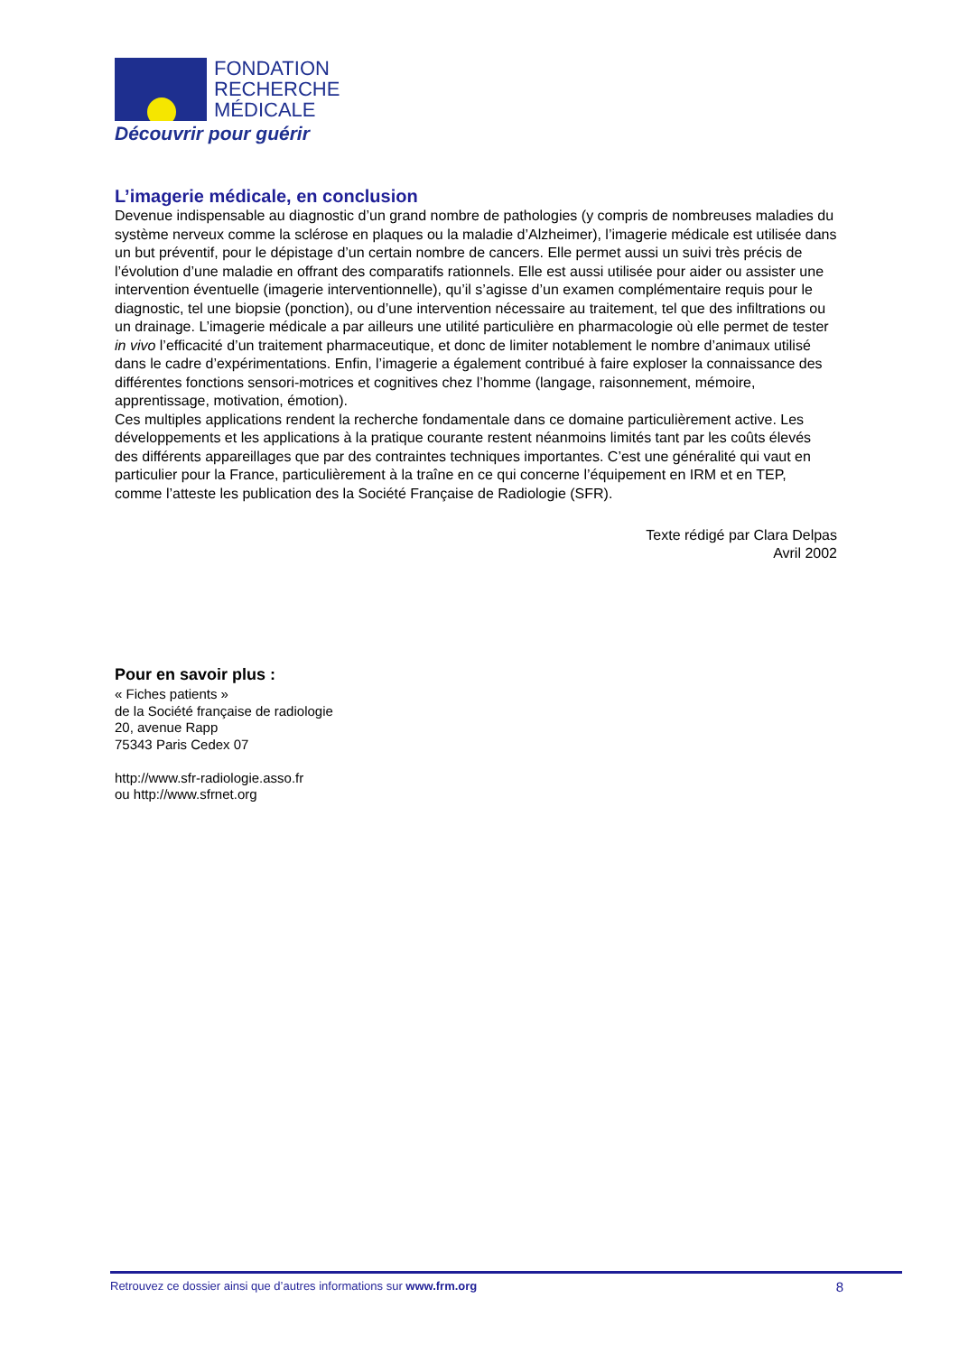FONDATION
RECHERCHE
MÉDICALE
Découvrir pour guérir
L’imagerie médicale, en conclusion
Devenue indispensable au diagnostic d’un grand nombre de pathologies (y compris de nombreuses maladies du système nerveux comme la sclérose en plaques ou la maladie d’Alzheimer), l’imagerie médicale est utilisée dans un but préventif, pour le dépistage d’un certain nombre de cancers. Elle permet aussi un suivi très précis de l’évolution d’une maladie en offrant des comparatifs rationnels. Elle est aussi utilisée pour aider ou assister une intervention éventuelle (imagerie interventionnelle), qu’il s’agisse d’un examen complémentaire requis pour le diagnostic, tel une biopsie (ponction), ou d’une intervention nécessaire au traitement, tel que des infiltrations ou un drainage. L’imagerie médicale a par ailleurs une utilité particulière en pharmacologie où elle permet de tester in vivo l’efficacité d’un traitement pharmaceutique, et donc de limiter notablement le nombre d’animaux utilisé dans le cadre d’expérimentations. Enfin, l’imagerie a également contribué à faire exploser la connaissance des différentes fonctions sensori-motrices et cognitives chez l’homme (langage, raisonnement, mémoire, apprentissage, motivation, émotion).
Ces multiples applications rendent la recherche fondamentale dans ce domaine particulièrement active. Les développements et les applications à la pratique courante restent néanmoins limités tant par les coûts élevés des différents appareillages que par des contraintes techniques importantes. C’est une généralité qui vaut en particulier pour la France, particulièrement à la traîne en ce qui concerne l’équipement en IRM et en TEP, comme l’atteste les publication des la Société Française de Radiologie (SFR).
Texte rédigé par Clara Delpas
Avril 2002
Pour en savoir plus :
« Fiches patients »
de la Société française de radiologie
20, avenue Rapp
75343 Paris Cedex 07
http://www.sfr-radiologie.asso.fr
ou http://www.sfrnet.org
Retrouvez ce dossier ainsi que d’autres informations sur www.frm.org 8